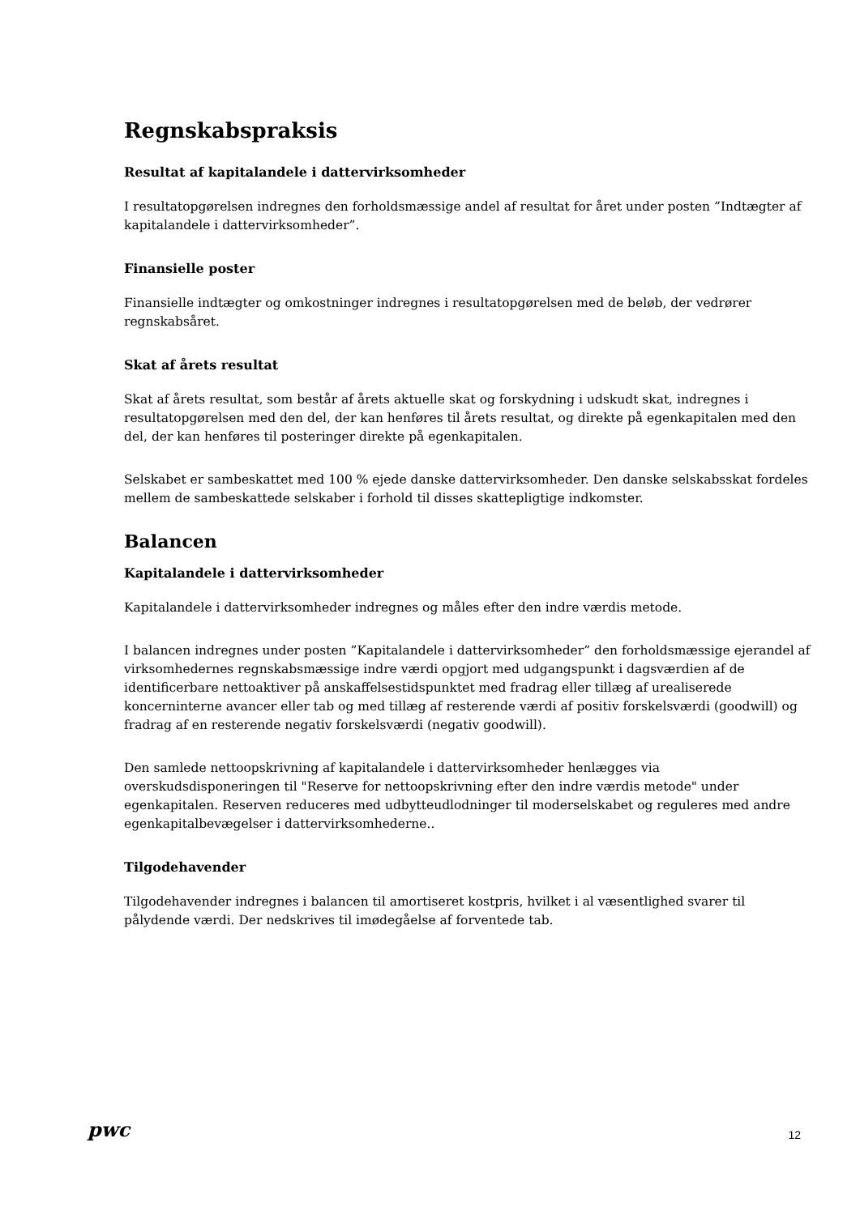Regnskabspraksis
Resultat af kapitalandele i dattervirksomheder
I resultatopgørelsen indregnes den forholdsmæssige andel af resultat for året under posten ”Indtægter af kapitalandele i dattervirksomheder”.
Finansielle poster
Finansielle indtægter og omkostninger indregnes i resultatopgørelsen med de beløb, der vedrører regnskabsåret.
Skat af årets resultat
Skat af årets resultat, som består af årets aktuelle skat og forskydning i udskudt skat, indregnes i resultatopgørelsen med den del, der kan henføres til årets resultat, og direkte på egenkapitalen med den del, der kan henføres til posteringer direkte på egenkapitalen.
Selskabet er sambeskattet med 100 % ejede danske dattervirksomheder. Den danske selskabsskat fordeles mellem de sambeskattede selskaber i forhold til disses skattepligtige indkomster.
Balancen
Kapitalandele i dattervirksomheder
Kapitalandele i dattervirksomheder indregnes og måles efter den indre værdis metode.
I balancen indregnes under posten ”Kapitalandele i dattervirksomheder” den forholdsmæssige ejerandel af virksomhedernes regnskabsmæssige indre værdi opgjort med udgangspunkt i dagsværdien af de identificerbare nettoaktiver på anskaffelsestidspunktet med fradrag eller tillæg af urealiserede koncerninterne avancer eller tab og med tillæg af resterende værdi af positiv forskelsværdi (goodwill) og fradrag af en resterende negativ forskelsværdi (negativ goodwill).
Den samlede nettoopskrivning af kapitalandele i dattervirksomheder henlægges via overskudsdisponeringen til "Reserve for nettoopskrivning efter den indre værdis metode" under egenkapitalen. Reserven reduceres med udbytteudlodninger til moderselskabet og reguleres med andre egenkapitalbevægelser i dattervirksomhederne..
Tilgodehavender
Tilgodehavender indregnes i balancen til amortiseret kostpris, hvilket i al væsentlighed svarer til pålydende værdi. Der nedskrives til imødegåelse af forventede tab.
pwc 12